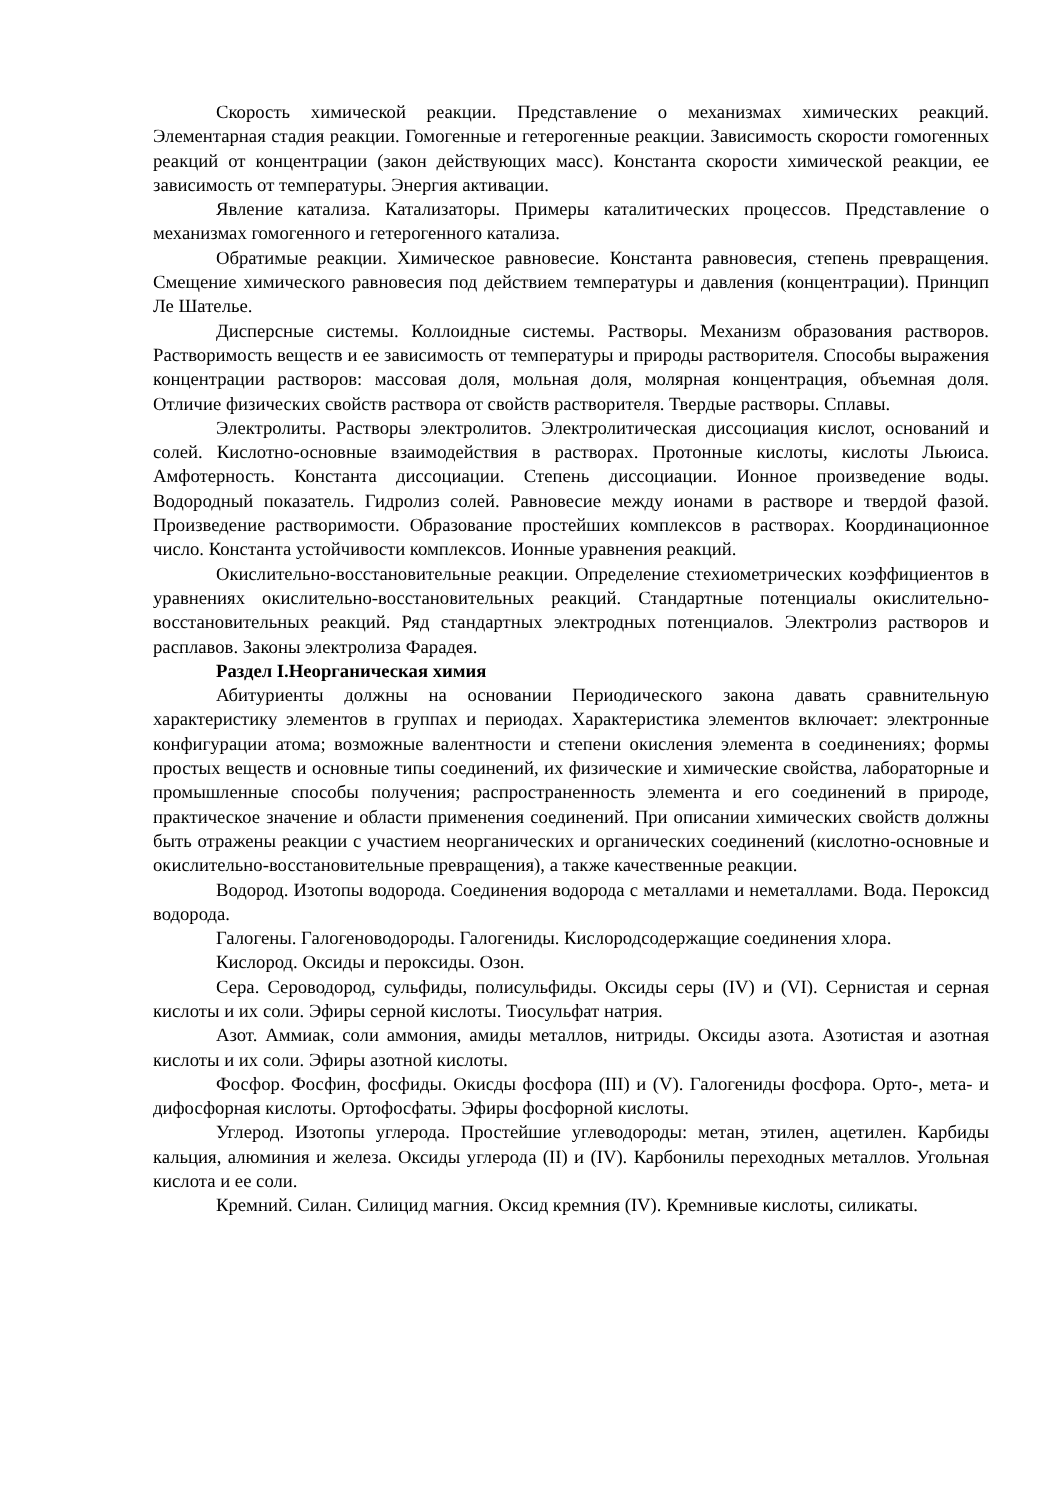Скорость химической реакции. Представление о механизмах химических реакций. Элементарная стадия реакции. Гомогенные и гетерогенные реакции. Зависимость скорости гомогенных реакций от концентрации (закон действующих масс). Константа скорости химической реакции, ее зависимость от температуры. Энергия активации.
Явление катализа. Катализаторы. Примеры каталитических процессов. Представление о механизмах гомогенного и гетерогенного катализа.
Обратимые реакции. Химическое равновесие. Константа равновесия, степень превращения. Смещение химического равновесия под действием температуры и давления (концентрации). Принцип Ле Шателье.
Дисперсные системы. Коллоидные системы. Растворы. Механизм образования растворов. Растворимость веществ и ее зависимость от температуры и природы растворителя. Способы выражения концентрации растворов: массовая доля, мольная доля, молярная концентрация, объемная доля. Отличие физических свойств раствора от свойств растворителя. Твердые растворы. Сплавы.
Электролиты. Растворы электролитов. Электролитическая диссоциация кислот, оснований и солей. Кислотно-основные взаимодействия в растворах. Протонные кислоты, кислоты Льюиса. Амфотерность. Константа диссоциации. Степень диссоциации. Ионное произведение воды. Водородный показатель. Гидролиз солей. Равновесие между ионами в растворе и твердой фазой. Произведение растворимости. Образование простейших комплексов в растворах. Координационное число. Константа устойчивости комплексов. Ионные уравнения реакций.
Окислительно-восстановительные реакции. Определение стехиометрических коэффициентов в уравнениях окислительно-восстановительных реакций. Стандартные потенциалы окислительно-восстановительных реакций. Ряд стандартных электродных потенциалов. Электролиз растворов и расплавов. Законы электролиза Фарадея.
Раздел I.Неорганическая химия
Абитуриенты должны на основании Периодического закона давать сравнительную характеристику элементов в группах и периодах. Характеристика элементов включает: электронные конфигурации атома; возможные валентности и степени окисления элемента в соединениях; формы простых веществ и основные типы соединений, их физические и химические свойства, лабораторные и промышленные способы получения; распространенность элемента и его соединений в природе, практическое значение и области применения соединений. При описании химических свойств должны быть отражены реакции с участием неорганических и органических соединений (кислотно-основные и окислительно-восстановительные превращения), а также качественные реакции.
Водород. Изотопы водорода. Соединения водорода с металлами и неметаллами. Вода. Пероксид водорода.
Галогены. Галогеноводороды. Галогениды. Кислородсодержащие соединения хлора.
Кислород. Оксиды и пероксиды. Озон.
Сера. Сероводород, сульфиды, полисульфиды. Оксиды серы (IV) и (VI). Сернистая и серная кислоты и их соли. Эфиры серной кислоты. Тиосульфат натрия.
Азот. Аммиак, соли аммония, амиды металлов, нитриды. Оксиды азота. Азотистая и азотная кислоты и их соли. Эфиры азотной кислоты.
Фосфор. Фосфин, фосфиды. Окисды фосфора (III) и (V). Галогениды фосфора. Орто-, мета- и дифосфорная кислоты. Ортофосфаты. Эфиры фосфорной кислоты.
Углерод. Изотопы углерода. Простейшие углеводороды: метан, этилен, ацетилен. Карбиды кальция, алюминия и железа. Оксиды углерода (II) и (IV). Карбонилы переходных металлов. Угольная кислота и ее соли.
Кремний. Силан. Силицид магния. Оксид кремния (IV). Кремнивые кислоты, силикаты.